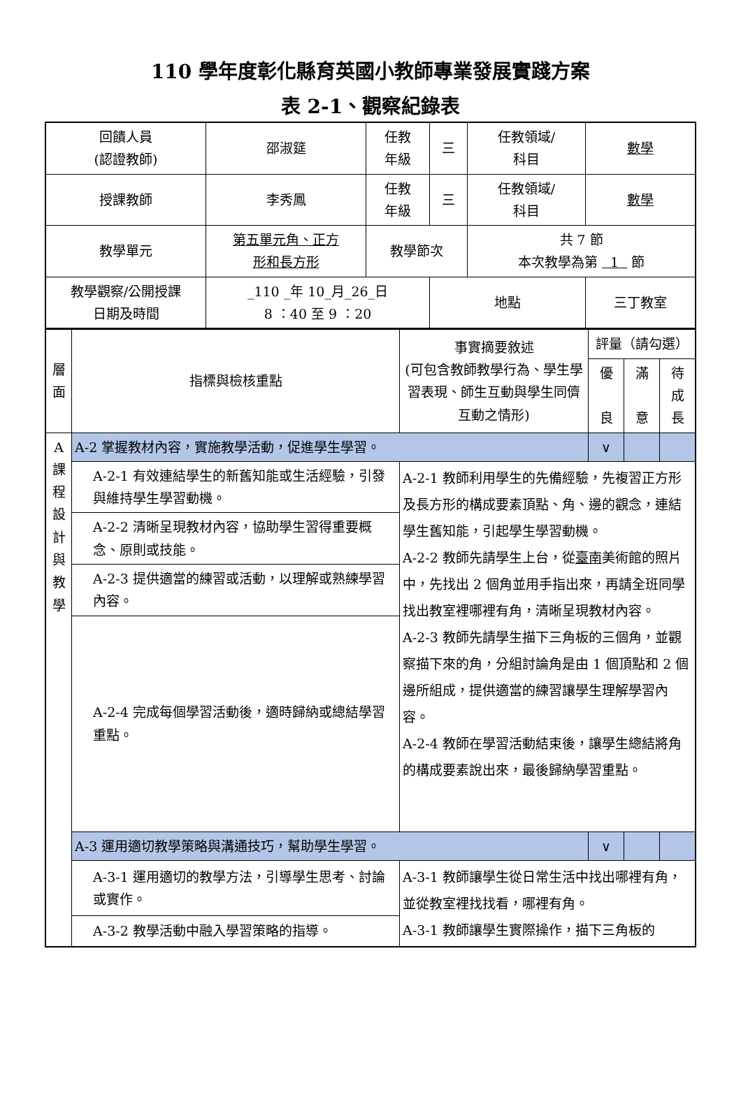110 學年度彰化縣育英國小教師專業發展實踐方案
表 2-1、觀察紀錄表
| 回饋人員 (認證教師) | 邵淑筵 | 任教 年級 | 三 | 任教領域/ 科目 | 數學 |
| 授課教師 | 李秀鳳 | 任教 年級 | 三 | 任教領域/ 科目 | 數學 |
| 教學單元 | 第五單元角、正方 形和長方形 | 教學節次 | | 共 7 節 本次教學為第 1 節 | |
| 教學觀察/公開授課 日期及時間 | _110 _年 10_月_26_日 8 ：40 至 9 ：20 | | 地點 | | 三丁教室 |
| 層 面 | 指標與檢核重點 | 事實摘要敘述 (可包含教師教學行為、學生學習表現、師生互動與學生同儕互動之情形) | 評量（請勾選） | | |
| --- | --- | --- | --- | --- | --- |
| | | | 優 良 | 滿 意 | 待 成 長 |
| A 課 程 設 計 與 教 學 | A-2 掌握教材內容，實施教學活動，促進學生學習。 | | ∨ | | |
| | A-2-1 有效連結學生的新舊知能或生活經驗，引發與維持學生學習動機。 | A-2-1 教師利用學生的先備經驗，先複習正方形及長方形的構成要素頂點、角、邊的觀念，連結學生舊知能，引起學生學習動機。 A-2-2 教師先請學生上台，從 臺南 美術館的照片中，先找出 2 個角並用手指出來，再請全班同學找出教室裡哪裡有角，清晰呈現教材內容。 A-2-3 教師先請學生描下三角板的三個角，並觀察描下來的角，分組討論角是由 1 個頂點和 2 個邊所組成，提供適當的練習讓學生理解學習內容。 A-2-4 教師在學習活動結束後，讓學生總結將角的構成要素說出來，最後歸納學習重點。 | | | |
| | A-2-2 清晰呈現教材內容，協助學生習得重要概念、原則或技能。 | | | | |
| | A-2-3 提供適當的練習或活動，以理解或熟練學習內容。 | | | | |
| | A-2-4 完成每個學習活動後，適時歸納或總結學習重點。 | | | | |
| | A-3 運用適切教學策略與溝通技巧，幫助學生學習。 | | ∨ | | |
| | A-3-1 運用適切的教學方法，引導學生思考、討論或實作。 | A-3-1 教師讓學生從日常生活中找出哪裡有角，並從教室裡找找看，哪裡有角。 A-3-1 教師讓學生實際操作，描下三角板的 | | | |
| | A-3-2 教學活動中融入學習策略的指導。 | | | | |